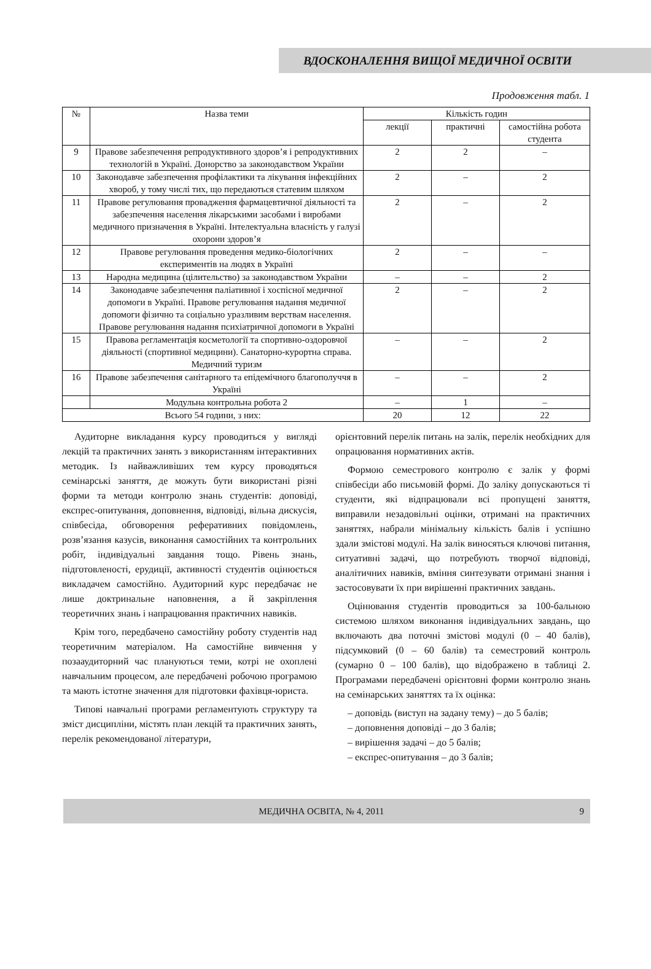ВДОСКОНАЛЕННЯ ВИЩОЇ МЕДИЧНОЇ ОСВІТИ
Продовження табл. 1
| № | Назва теми | Кількість годин | | |
| --- | --- | --- | --- | --- |
| | | лекції | практичні | самостійна робота студента |
| 9 | Правове забезпечення репродуктивного здоров’я і репродуктивних технологій в Україні. Донорство за законодавством України | 2 | 2 | – |
| 10 | Законодавче забезпечення профілактики та лікування інфекційних хвороб, у тому числі тих, що передаються статевим шляхом | 2 | – | 2 |
| 11 | Правове регулювання провадження фармацевтичної діяльності та забезпечення населення лікарськими засобами і виробами медичного призначення в Україні. Інтелектуальна власність у галузі охорони здоров’я | 2 | – | 2 |
| 12 | Правове регулювання проведення медико-біологічних експериментів на людях в Україні | 2 | – | – |
| 13 | Народна медицина (цілительство) за законодавством України | – | – | 2 |
| 14 | Законодавче забезпечення паліативної і хоспісної медичної допомоги в Україні. Правове регулювання надання медичної допомоги фізично та соціально уразливим верствам населення. Правове регулювання надання психіатричної допомоги в Україні | 2 | – | 2 |
| 15 | Правова регламентація косметології та спортивно-оздоровчої діяльності (спортивної медицини). Санаторно-курортна справа. Медичний туризм | – | – | 2 |
| 16 | Правове забезпечення санітарного та епідемічного благополуччя в Україні | – | – | 2 |
| | Модульна контрольна робота 2 | – | 1 | – |
| Всього 54 години, з них: | | 20 | 12 | 22 |
Аудиторне викладання курсу проводиться у вигляді лекцій та практичних занять з використанням інтерактивних методик. Із найважливіших тем курсу проводяться семінарські заняття, де можуть бути використані різні форми та методи контролю знань студентів: доповіді, експрес-опитування, доповнення, відповіді, вільна дискусія, співбесіда, обговорення реферативних повідомлень, розв’язання казусів, виконання самостійних та контрольних робіт, індивідуальні завдання тощо. Рівень знань, підготовленості, ерудиції, активності студентів оцінюється викладачем самостійно. Аудиторний курс передбачає не лише доктринальне наповнення, а й закріплення теоретичних знань і напрацювання практичних навиків.
Крім того, передбачено самостійну роботу студентів над теоретичним матеріалом. На самостійне вивчення у позааудиторний час плануються теми, котрі не охоплені навчальним процесом, але передбачені робочою програмою та мають істотне значення для підготовки фахівця-юриста.
Типові навчальні програми регламентують структуру та зміст дисципліни, містять план лекцій та практичних занять, перелік рекомендованої літератури,
орієнтовний перелік питань на залік, перелік необхідних для опрацювання нормативних актів.
Формою семестрового контролю є залік у формі співбесіди або письмовій формі. До заліку допускаються ті студенти, які відпрацювали всі пропущені заняття, виправили незадовільні оцінки, отримані на практичних заняттях, набрали мінімальну кількість балів і успішно здали змістові модулі. На залік виносяться ключові питання, ситуативні задачі, що потребують творчої відповіді, аналітичних навиків, вміння синтезувати отримані знання і застосовувати їх при вирішенні практичних завдань.
Оцінювання студентів проводиться за 100-бальною системою шляхом виконання індивідуальних завдань, що включають два поточні змістові модулі (0 – 40 балів), підсумковий (0 – 60 балів) та семестровий контроль (сумарно 0 – 100 балів), що відображено в таблиці 2. Програмами передбачені орієнтовні форми контролю знань на семінарських заняттях та їх оцінка:
– доповідь (виступ на задану тему) – до 5 балів;
– доповнення доповіді – до 3 балів;
– вирішення задачі – до 5 балів;
– експрес-опитування – до 3 балів;
МЕДИЧНА ОСВІТА, № 4, 2011 9